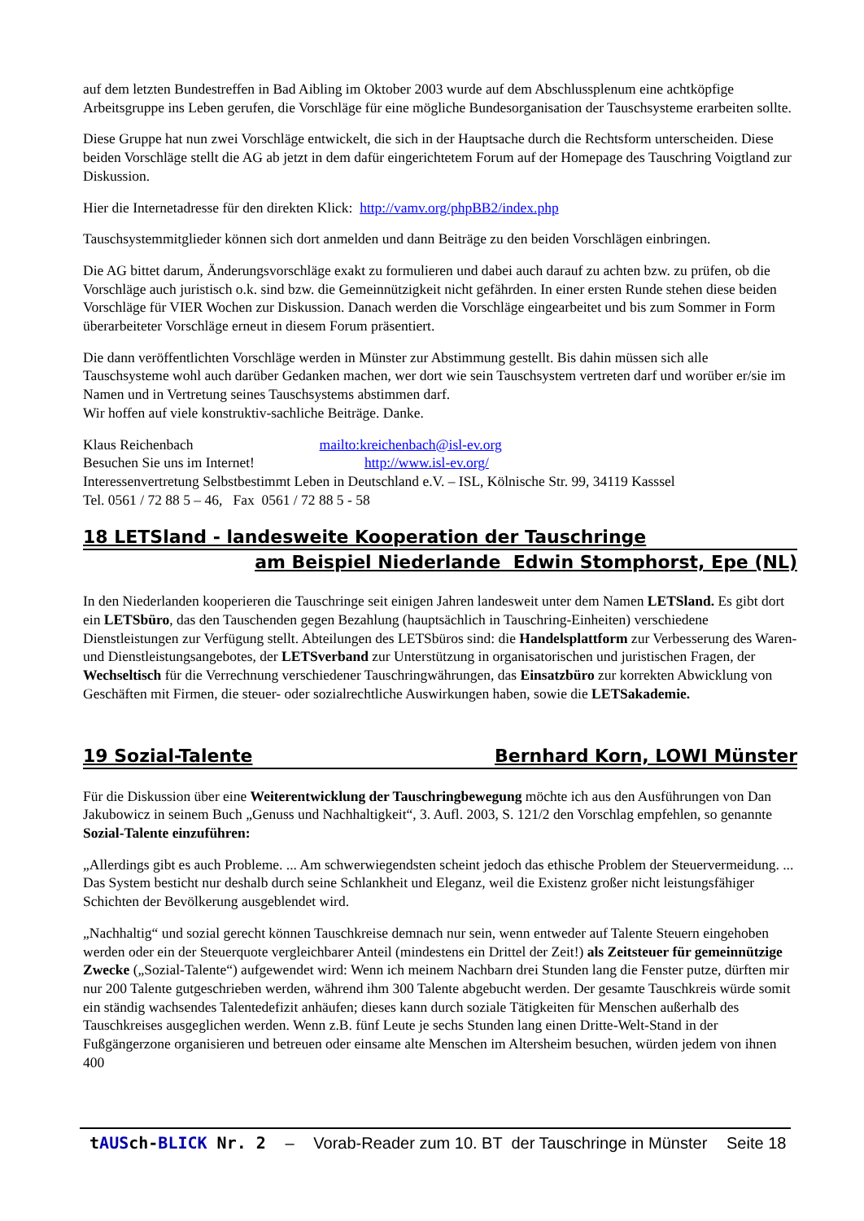auf dem letzten Bundestreffen in Bad Aibling im Oktober 2003 wurde auf dem Abschlussplenum eine achtköpfige Arbeitsgruppe ins Leben gerufen, die Vorschläge für eine mögliche Bundesorganisation der Tauschsysteme erarbeiten sollte.
Diese Gruppe hat nun zwei Vorschläge entwickelt, die sich in der Hauptsache durch die Rechtsform unterscheiden. Diese beiden Vorschläge stellt die AG ab jetzt in dem dafür eingerichtetem Forum auf der Homepage des Tauschring Voigtland zur Diskussion.
Hier die Internetadresse für den direkten Klick: http://vamv.org/phpBB2/index.php
Tauschsystemmitglieder können sich dort anmelden und dann Beiträge zu den beiden Vorschlägen einbringen.
Die AG bittet darum, Änderungsvorschläge exakt zu formulieren und dabei auch darauf zu achten bzw. zu prüfen, ob die Vorschläge auch juristisch o.k. sind bzw. die Gemeinnützigkeit nicht gefährden. In einer ersten Runde stehen diese beiden Vorschläge für VIER Wochen zur Diskussion. Danach werden die Vorschläge eingearbeitet und bis zum Sommer in Form überarbeiteter Vorschläge erneut in diesem Forum präsentiert.
Die dann veröffentlichten Vorschläge werden in Münster zur Abstimmung gestellt. Bis dahin müssen sich alle Tauschsysteme wohl auch darüber Gedanken machen, wer dort wie sein Tauschsystem vertreten darf und worüber er/sie im Namen und in Vertretung seines Tauschsystems abstimmen darf.
Wir hoffen auf viele konstruktiv-sachliche Beiträge. Danke.
Klaus Reichenbach mailto:kreichenbach@isl-ev.org
Besuchen Sie uns im Internet! http://www.isl-ev.org/
Interessenvertretung Selbstbestimmt Leben in Deutschland e.V. – ISL, Kölnische Str. 99, 34119 Kasssel
Tel. 0561 / 72 88 5 – 46, Fax 0561 / 72 88 5 - 58
18 LETSland - landesweite Kooperation der Tauschringe
am Beispiel Niederlande Edwin Stomphorst, Epe (NL)
In den Niederlanden kooperieren die Tauschringe seit einigen Jahren landesweit unter dem Namen LETSland. Es gibt dort ein LETSbüro, das den Tauschenden gegen Bezahlung (hauptsächlich in Tauschring-Einheiten) verschiedene Dienstleistungen zur Verfügung stellt. Abteilungen des LETSbüros sind: die Handelsplattform zur Verbesserung des Waren- und Dienstleistungsangebotes, der LETSverband zur Unterstützung in organisatorischen und juristischen Fragen, der Wechseltisch für die Verrechnung verschiedener Tauschringwährungen, das Einsatzbüro zur korrekten Abwicklung von Geschäften mit Firmen, die steuer- oder sozialrechtliche Auswirkungen haben, sowie die LETSakademie.
19 Sozial-Talente Bernhard Korn, LOWI Münster
Für die Diskussion über eine Weiterentwicklung der Tauschringbewegung möchte ich aus den Ausführungen von Dan Jakubowicz in seinem Buch „Genuss und Nachhaltigkeit“, 3. Aufl. 2003, S. 121/2 den Vorschlag empfehlen, so genannte Sozial-Talente einzuführen:
„Allerdings gibt es auch Probleme. ... Am schwerwiegendsten scheint jedoch das ethische Problem der Steuervermeidung. ... Das System besticht nur deshalb durch seine Schlankheit und Eleganz, weil die Existenz großer nicht leistungsfähiger Schichten der Bevölkerung ausgeblendet wird.
„Nachhaltig“ und sozial gerecht können Tauschkreise demnach nur sein, wenn entweder auf Talente Steuern eingehoben werden oder ein der Steuerquote vergleichbarer Anteil (mindestens ein Drittel der Zeit!) als Zeitsteuer für gemeinnützige Zwecke („Sozial-Talente“) aufgewendet wird: Wenn ich meinem Nachbarn drei Stunden lang die Fenster putze, dürften mir nur 200 Talente gutgeschrieben werden, während ihm 300 Talente abgebucht werden. Der gesamte Tauschkreis würde somit ein ständig wachsendes Talentedefizit anhäufen; dieses kann durch soziale Tätigkeiten für Menschen außerhalb des Tauschkreises ausgeglichen werden. Wenn z.B. fünf Leute je sechs Stunden lang einen Dritte-Welt-Stand in der Fußgängerzone organisieren und betreuen oder einsame alte Menschen im Altersheim besuchen, würden jedem von ihnen 400
tAUSch-BLICK Nr. 2 – Vorab-Reader zum 10. BT der Tauschringe in Münster Seite 18